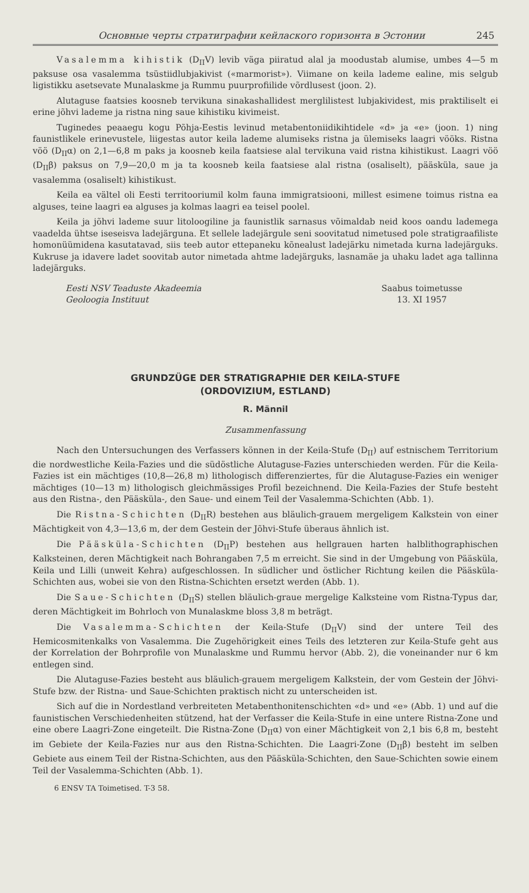Основные черты стратиграфии кейлаского горизонта в Эстонии 245
Vasalemma kihistik (D<sub>II</sub>V) levib väga piiratud alal ja moodustab alumise, umbes 4—5 m paksuse osa vasalemma tsüstiidlubjakivist («marmorist»). Viimane on keila lademe ealine, mis selgub ligistikku asetsevate Munalaskme ja Rummu puurprofiilide võrdlusest (joon. 2).
Alutaguse faatsies koosneb tervikuna sinakashallidest merglilistest lubjakividest, mis praktiliselt ei erine jõhvi lademe ja ristna ning saue kihistiku kivimeist.
Tuginedes peaaegu kogu Põhja-Eestis levinud metabentoniidikihtidele «d» ja «e» (joon. 1) ning faunistlikele erinevustele, liigestas autor keila lademe alumiseks ristna ja ülemiseks laagri vööks. Ristna vöö (D<sub>II</sub>α) on 2,1—6,8 m paks ja koosneb keila faatsiese alal tervikuna vaid ristna kihistikust. Laagri vöö (D<sub>II</sub>β) paksus on 7,9—20,0 m ja ta koosneb keila faatsiese alal ristna (osaliselt), pääsküla, saue ja vasalemma (osaliselt) kihistikust.
Keila ea vältel oli Eesti territooriumil kolm fauna immigratsiooni, millest esimene toimus ristna ea alguses, teine laagri ea alguses ja kolmas laagri ea teisel poolel.
Keila ja jõhvi lademe suur litoloogiline ja faunistlik sarnasus võimaldab neid koos oandu lademega vaadelda ühtse iseseisva ladejärguna. Et sellele ladejärgule seni soovitatud nimetused pole stratigraafiliste homonüümidena kasutatavad, siis teeb autor ettepaneku kõnealust ladejärku nimetada kurna ladejärguks. Kukruse ja idavere ladet soovitab autor nimetada ahtme ladejärguks, lasnamäe ja uhaku ladet aga tallinna ladejärguks.
Eesti NSV Teaduste Akadeemia
Geoloogia Instituut
Saabus toimetusse
13. XI 1957
GRUNDZÜGE DER STRATIGRAPHIE DER KEILA-STUFE
(ORDOVIZIUM, ESTLAND)
R. Männil
Zusammenfassung
Nach den Untersuchungen des Verfassers können in der Keila-Stufe (D<sub>II</sub>) auf estnischem Territorium die nordwestliche Keila-Fazies und die südöstliche Alutaguse-Fazies unterschieden werden. Für die Keila-Fazies ist ein mächtiges (10,8—26,8 m) lithologisch differenziertes, für die Alutaguse-Fazies ein weniger mächtiges (10—13 m) lithologisch gleichmässiges Profil bezeichnend. Die Keila-Fazies der Stufe besteht aus den Ristna-, den Pääsküla-, den Saue- und einem Teil der Vasalemma-Schichten (Abb. 1).
Die Ristna-Schichten (D<sub>II</sub>R) bestehen aus bläulich-grauem mergeligem Kalkstein von einer Mächtigkeit von 4,3—13,6 m, der dem Gestein der Jõhvi-Stufe überaus ähnlich ist.
Die Pääsküla-Schichten (D<sub>II</sub>P) bestehen aus hellgrauen harten halblithographischen Kalksteinen, deren Mächtigkeit nach Bohrangaben 7,5 m erreicht. Sie sind in der Umgebung von Pääsküla, Keila und Lilli (unweit Kehra) aufgeschlossen. In südlicher und östlicher Richtung keilen die Pääsküla-Schichten aus, wobei sie von den Ristna-Schichten ersetzt werden (Abb. 1).
Die Saue-Schichten (D<sub>II</sub>S) stellen bläulich-graue mergelige Kalksteine vom Ristna-Typus dar, deren Mächtigkeit im Bohrloch von Munalaskme bloss 3,8 m beträgt.
Die Vasalemma-Schichten der Keila-Stufe (D<sub>II</sub>V) sind der untere Teil des Hemicosmitenkalks von Vasalemma. Die Zugehörigkeit eines Teils des letzteren zur Keila-Stufe geht aus der Korrelation der Bohrprofile von Munalaskme und Rummu hervor (Abb. 2), die voneinander nur 6 km entlegen sind.
Die Alutaguse-Fazies besteht aus bläulich-grauem mergeligem Kalkstein, der vom Gestein der Jõhvi-Stufe bzw. der Ristna- und Saue-Schichten praktisch nicht zu unterscheiden ist.
Sich auf die in Nordestland verbreiteten Metabenthonitenschichten «d» und «e» (Abb. 1) und auf die faunistischen Verschiedenheiten stützend, hat der Verfasser die Keila-Stufe in eine untere Ristna-Zone und eine obere Laagri-Zone eingeteilt. Die Ristna-Zone (D<sub>II</sub>α) von einer Mächtigkeit von 2,1 bis 6,8 m, besteht im Gebiete der Keila-Fazies nur aus den Ristna-Schichten. Die Laagri-Zone (D<sub>II</sub>β) besteht im selben Gebiete aus einem Teil der Ristna-Schichten, aus den Pääsküla-Schichten, den Saue-Schichten sowie einem Teil der Vasalemma-Schichten (Abb. 1).
6 ENSV TA Toimetised. T-3 58.